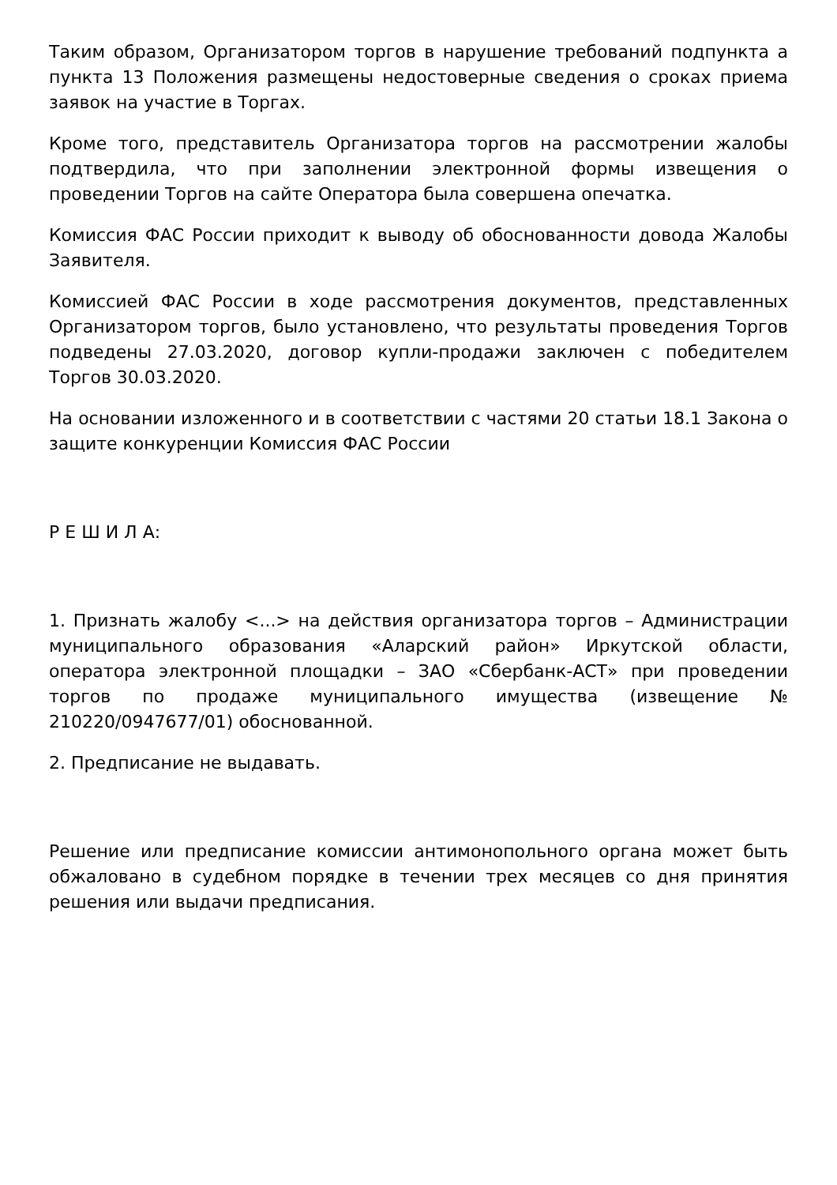Таким образом, Организатором торгов в нарушение требований подпункта а пункта 13 Положения размещены недостоверные сведения о сроках приема заявок на участие в Торгах.
Кроме того, представитель Организатора торгов на рассмотрении жалобы подтвердила, что при заполнении электронной формы извещения о проведении Торгов на сайте Оператора была совершена опечатка.
Комиссия ФАС России приходит к выводу об обоснованности довода Жалобы Заявителя.
Комиссией ФАС России в ходе рассмотрения документов, представленных Организатором торгов, было установлено, что результаты проведения Торгов подведены 27.03.2020, договор купли-продажи заключен с победителем Торгов 30.03.2020.
На основании изложенного и в соответствии с частями 20 статьи 18.1 Закона о защите конкуренции Комиссия ФАС России
Р Е Ш И Л А:
1. Признать жалобу <...> на действия организатора торгов – Администрации муниципального образования «Аларский район» Иркутской области, оператора электронной площадки – ЗАО «Сбербанк-АСТ» при проведении торгов по продаже муниципального имущества (извещение № 210220/0947677/01) обоснованной.
2. Предписание не выдавать.
Решение или предписание комиссии антимонопольного органа может быть обжаловано в судебном порядке в течении трех месяцев со дня принятия решения или выдачи предписания.